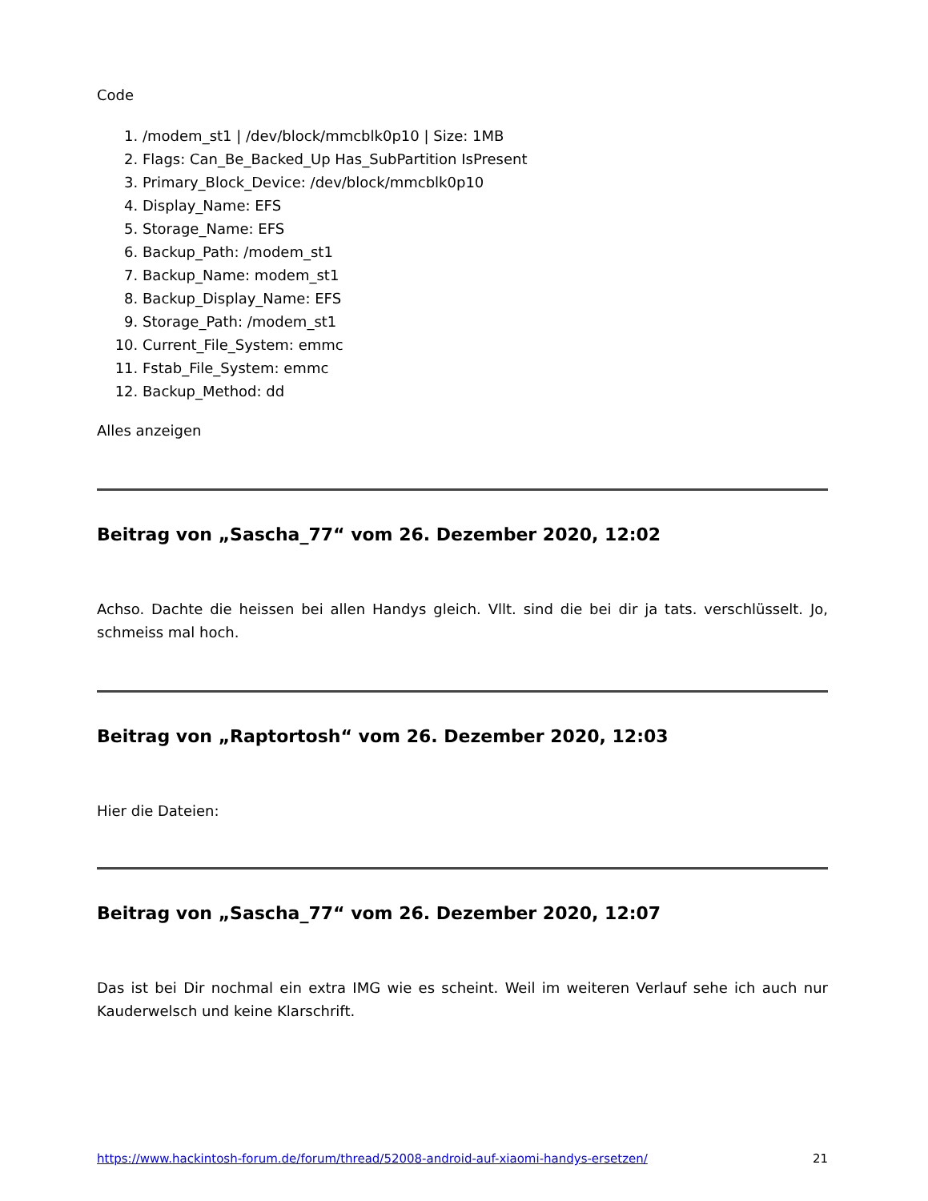Code
1. /modem_st1 | /dev/block/mmcblk0p10 | Size: 1MB
2. Flags: Can_Be_Backed_Up Has_SubPartition IsPresent
3. Primary_Block_Device: /dev/block/mmcblk0p10
4. Display_Name: EFS
5. Storage_Name: EFS
6. Backup_Path: /modem_st1
7. Backup_Name: modem_st1
8. Backup_Display_Name: EFS
9. Storage_Path: /modem_st1
10. Current_File_System: emmc
11. Fstab_File_System: emmc
12. Backup_Method: dd
Alles anzeigen
Beitrag von „Sascha_77“ vom 26. Dezember 2020, 12:02
Achso. Dachte die heissen bei allen Handys gleich. Vllt. sind die bei dir ja tats. verschlüsselt. Jo, schmeiss mal hoch.
Beitrag von „Raptortosh“ vom 26. Dezember 2020, 12:03
Hier die Dateien:
Beitrag von „Sascha_77“ vom 26. Dezember 2020, 12:07
Das ist bei Dir nochmal ein extra IMG wie es scheint. Weil im weiteren Verlauf sehe ich auch nur Kauderwelsch und keine Klarschrift.
https://www.hackintosh-forum.de/forum/thread/52008-android-auf-xiaomi-handys-ersetzen/ 21